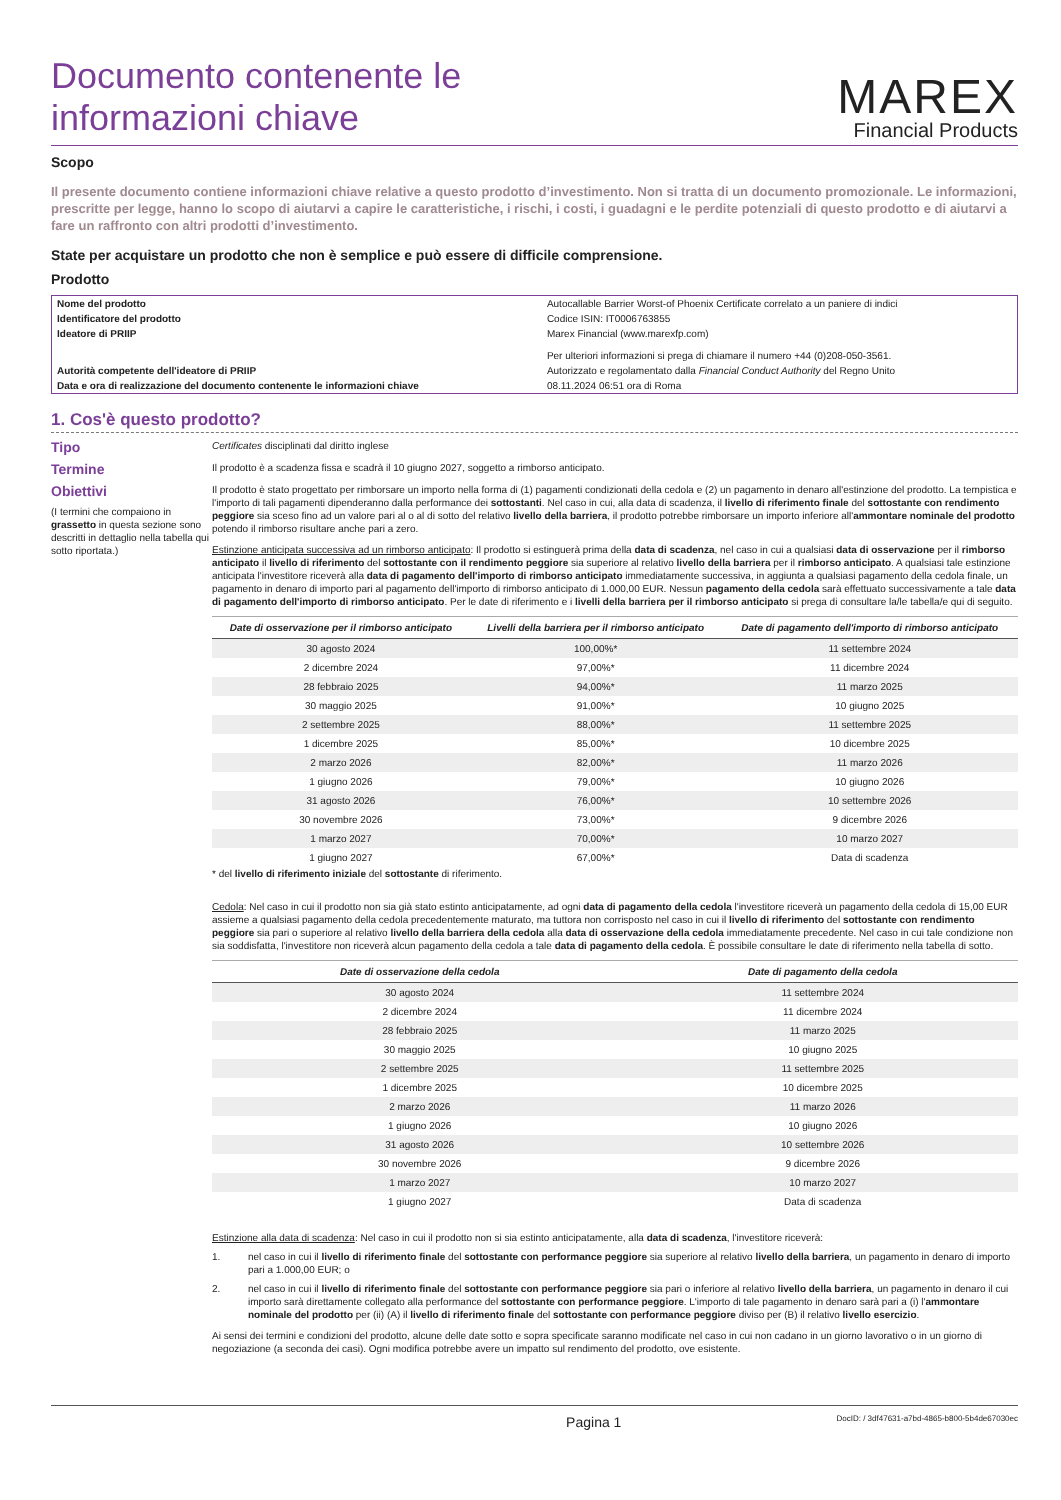Documento contenente le
informazioni chiave
MAREX
Financial Products
Scopo
Il presente documento contiene informazioni chiave relative a questo prodotto d’investimento. Non si tratta di un documento promozionale. Le informazioni, prescritte per legge, hanno lo scopo di aiutarvi a capire le caratteristiche, i rischi, i costi, i guadagni e le perdite potenziali di questo prodotto e di aiutarvi a fare un raffronto con altri prodotti d’investimento.
State per acquistare un prodotto che non è semplice e può essere di difficile comprensione.
Prodotto
| Nome del prodotto | Autocallable Barrier Worst-of Phoenix Certificate correlato a un paniere di indici |
| Identificatore del prodotto | Codice ISIN: IT0006763855 |
| Ideatore di PRIIP | Marex Financial (www.marexfp.com) Per ulteriori informazioni si prega di chiamare il numero +44 (0)208-050-3561. |
| Autorità competente dell'ideatore di PRIIP | Autorizzato e regolamentato dalla Financial Conduct Authority del Regno Unito |
| Data e ora di realizzazione del documento contenente le informazioni chiave | 08.11.2024 06:51 ora di Roma |
1. Cos'è questo prodotto?
Tipo
Certificates disciplinati dal diritto inglese
Termine
Il prodotto è a scadenza fissa e scadrà il 10 giugno 2027, soggetto a rimborso anticipato.
Obiettivi
(I termini che compaiono in grassetto in questa sezione sono descritti in dettaglio nella tabella qui sotto riportata.)
Il prodotto è stato progettato per rimborsare un importo nella forma di (1) pagamenti condizionati della cedola e (2) un pagamento in denaro all'estinzione del prodotto. La tempistica e l'importo di tali pagamenti dipenderanno dalla performance dei sottostanti. Nel caso in cui, alla data di scadenza, il livello di riferimento finale del sottostante con rendimento peggiore sia sceso fino ad un valore pari al o al di sotto del relativo livello della barriera, il prodotto potrebbe rimborsare un importo inferiore all'ammontare nominale del prodotto potendo il rimborso risultare anche pari a zero.
Estinzione anticipata successiva ad un rimborso anticipato: Il prodotto si estinguerà prima della data di scadenza, nel caso in cui a qualsiasi data di osservazione per il rimborso anticipato il livello di riferimento del sottostante con il rendimento peggiore sia superiore al relativo livello della barriera per il rimborso anticipato. A qualsiasi tale estinzione anticipata l'investitore riceverà alla data di pagamento dell'importo di rimborso anticipato immediatamente successiva, in aggiunta a qualsiasi pagamento della cedola finale, un pagamento in denaro di importo pari al pagamento dell'importo di rimborso anticipato di 1.000,00 EUR. Nessun pagamento della cedola sarà effettuato successivamente a tale data di pagamento dell'importo di rimborso anticipato. Per le date di riferimento e i livelli della barriera per il rimborso anticipato si prega di consultare la/le tabella/e qui di seguito.
| Date di osservazione per il rimborso anticipato | Livelli della barriera per il rimborso anticipato | Date di pagamento dell'importo di rimborso anticipato |
| --- | --- | --- |
| 30 agosto 2024 | 100,00%* | 11 settembre 2024 |
| 2 dicembre 2024 | 97,00%* | 11 dicembre 2024 |
| 28 febbraio 2025 | 94,00%* | 11 marzo 2025 |
| 30 maggio 2025 | 91,00%* | 10 giugno 2025 |
| 2 settembre 2025 | 88,00%* | 11 settembre 2025 |
| 1 dicembre 2025 | 85,00%* | 10 dicembre 2025 |
| 2 marzo 2026 | 82,00%* | 11 marzo 2026 |
| 1 giugno 2026 | 79,00%* | 10 giugno 2026 |
| 31 agosto 2026 | 76,00%* | 10 settembre 2026 |
| 30 novembre 2026 | 73,00%* | 9 dicembre 2026 |
| 1 marzo 2027 | 70,00%* | 10 marzo 2027 |
| 1 giugno 2027 | 67,00%* | Data di scadenza |
* del livello di riferimento iniziale del sottostante di riferimento.
Cedola: Nel caso in cui il prodotto non sia già stato estinto anticipatamente, ad ogni data di pagamento della cedola l'investitore riceverà un pagamento della cedola di 15,00 EUR assieme a qualsiasi pagamento della cedola precedentemente maturato, ma tuttora non corrisposto nel caso in cui il livello di riferimento del sottostante con rendimento peggiore sia pari o superiore al relativo livello della barriera della cedola alla data di osservazione della cedola immediatamente precedente. Nel caso in cui tale condizione non sia soddisfatta, l'investitore non riceverà alcun pagamento della cedola a tale data di pagamento della cedola. È possibile consultare le date di riferimento nella tabella di sotto.
| Date di osservazione della cedola | Date di pagamento della cedola |
| --- | --- |
| 30 agosto 2024 | 11 settembre 2024 |
| 2 dicembre 2024 | 11 dicembre 2024 |
| 28 febbraio 2025 | 11 marzo 2025 |
| 30 maggio 2025 | 10 giugno 2025 |
| 2 settembre 2025 | 11 settembre 2025 |
| 1 dicembre 2025 | 10 dicembre 2025 |
| 2 marzo 2026 | 11 marzo 2026 |
| 1 giugno 2026 | 10 giugno 2026 |
| 31 agosto 2026 | 10 settembre 2026 |
| 30 novembre 2026 | 9 dicembre 2026 |
| 1 marzo 2027 | 10 marzo 2027 |
| 1 giugno 2027 | Data di scadenza |
Estinzione alla data di scadenza: Nel caso in cui il prodotto non si sia estinto anticipatamente, alla data di scadenza, l'investitore riceverà:
1. nel caso in cui il livello di riferimento finale del sottostante con performance peggiore sia superiore al relativo livello della barriera, un pagamento in denaro di importo pari a 1.000,00 EUR; o
2. nel caso in cui il livello di riferimento finale del sottostante con performance peggiore sia pari o inferiore al relativo livello della barriera, un pagamento in denaro il cui importo sarà direttamente collegato alla performance del sottostante con performance peggiore. L'importo di tale pagamento in denaro sarà pari a (i) l'ammontare nominale del prodotto per (ii) (A) il livello di riferimento finale del sottostante con performance peggiore diviso per (B) il relativo livello esercizio.
Ai sensi dei termini e condizioni del prodotto, alcune delle date sotto e sopra specificate saranno modificate nel caso in cui non cadano in un giorno lavorativo o in un giorno di negoziazione (a seconda dei casi). Ogni modifica potrebbe avere un impatto sul rendimento del prodotto, ove esistente.
Pagina 1 DocID: / 3df47631-a7bd-4865-b800-5b4de67030ec